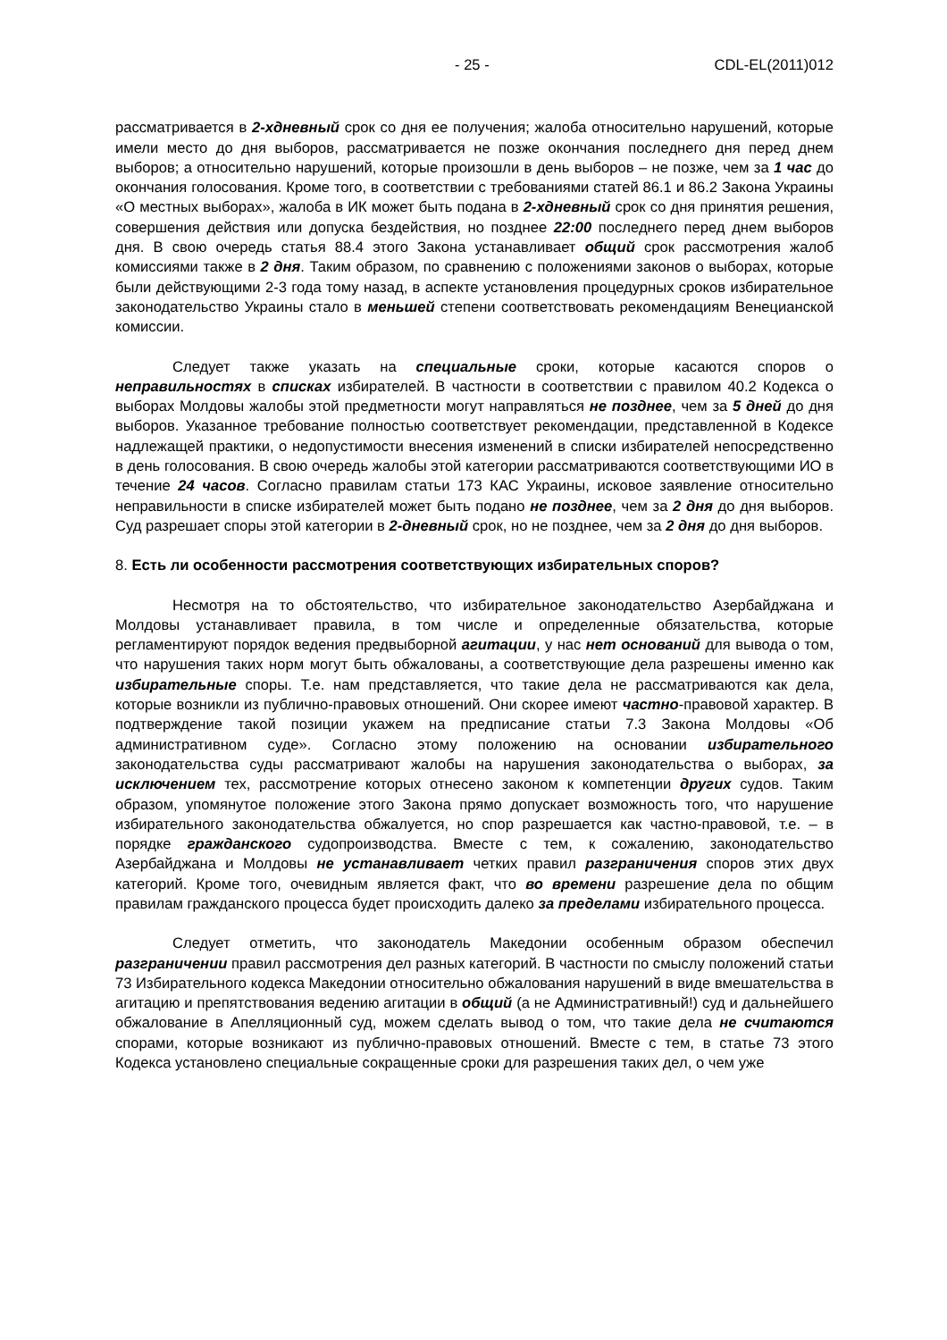- 25 - CDL-EL(2011)012
рассматривается в 2-хдневный срок со дня ее получения; жалоба относительно нарушений, которые имели место до дня выборов, рассматривается не позже окончания последнего дня перед днем выборов; а относительно нарушений, которые произошли в день выборов – не позже, чем за 1 час до окончания голосования. Кроме того, в соответствии с требованиями статей 86.1 и 86.2 Закона Украины «О местных выборах», жалоба в ИК может быть подана в 2-хдневный срок со дня принятия решения, совершения действия или допуска бездействия, но позднее 22:00 последнего перед днем выборов дня. В свою очередь статья 88.4 этого Закона устанавливает общий срок рассмотрения жалоб комиссиями также в 2 дня. Таким образом, по сравнению с положениями законов о выборах, которые были действующими 2-3 года тому назад, в аспекте установления процедурных сроков избирательное законодательство Украины стало в меньшей степени соответствовать рекомендациям Венецианской комиссии.
Следует также указать на специальные сроки, которые касаются споров о неправильностях в списках избирателей. В частности в соответствии с правилом 40.2 Кодекса о выборах Молдовы жалобы этой предметности могут направляться не позднее, чем за 5 дней до дня выборов. Указанное требование полностью соответствует рекомендации, представленной в Кодексе надлежащей практики, о недопустимости внесения изменений в списки избирателей непосредственно в день голосования. В свою очередь жалобы этой категории рассматриваются соответствующими ИО в течение 24 часов. Согласно правилам статьи 173 КАС Украины, исковое заявление относительно неправильности в списке избирателей может быть подано не позднее, чем за 2 дня до дня выборов. Суд разрешает споры этой категории в 2-дневный срок, но не позднее, чем за 2 дня до дня выборов.
8. Есть ли особенности рассмотрения соответствующих избирательных споров?
Несмотря на то обстоятельство, что избирательное законодательство Азербайджана и Молдовы устанавливает правила, в том числе и определенные обязательства, которые регламентируют порядок ведения предвыборной агитации, у нас нет оснований для вывода о том, что нарушения таких норм могут быть обжалованы, а соответствующие дела разрешены именно как избирательные споры. Т.е. нам представляется, что такие дела не рассматриваются как дела, которые возникли из публично-правовых отношений. Они скорее имеют частно-правовой характер. В подтверждение такой позиции укажем на предписание статьи 7.3 Закона Молдовы «Об административном суде». Согласно этому положению на основании избирательного законодательства суды рассматривают жалобы на нарушения законодательства о выборах, за исключением тех, рассмотрение которых отнесено законом к компетенции других судов. Таким образом, упомянутое положение этого Закона прямо допускает возможность того, что нарушение избирательного законодательства обжалуется, но спор разрешается как частно-правовой, т.е. – в порядке гражданского судопроизводства. Вместе с тем, к сожалению, законодательство Азербайджана и Молдовы не устанавливает четких правил разграничения споров этих двух категорий. Кроме того, очевидным является факт, что во времени разрешение дела по общим правилам гражданского процесса будет происходить далеко за пределами избирательного процесса.
Следует отметить, что законодатель Македонии особенным образом обеспечил разграничении правил рассмотрения дел разных категорий. В частности по смыслу положений статьи 73 Избирательного кодекса Македонии относительно обжалования нарушений в виде вмешательства в агитацию и препятствования ведению агитации в общий (а не Административный!) суд и дальнейшего обжалование в Апелляционный суд, можем сделать вывод о том, что такие дела не считаются спорами, которые возникают из публично-правовых отношений. Вместе с тем, в статье 73 этого Кодекса установлено специальные сокращенные сроки для разрешения таких дел, о чем уже